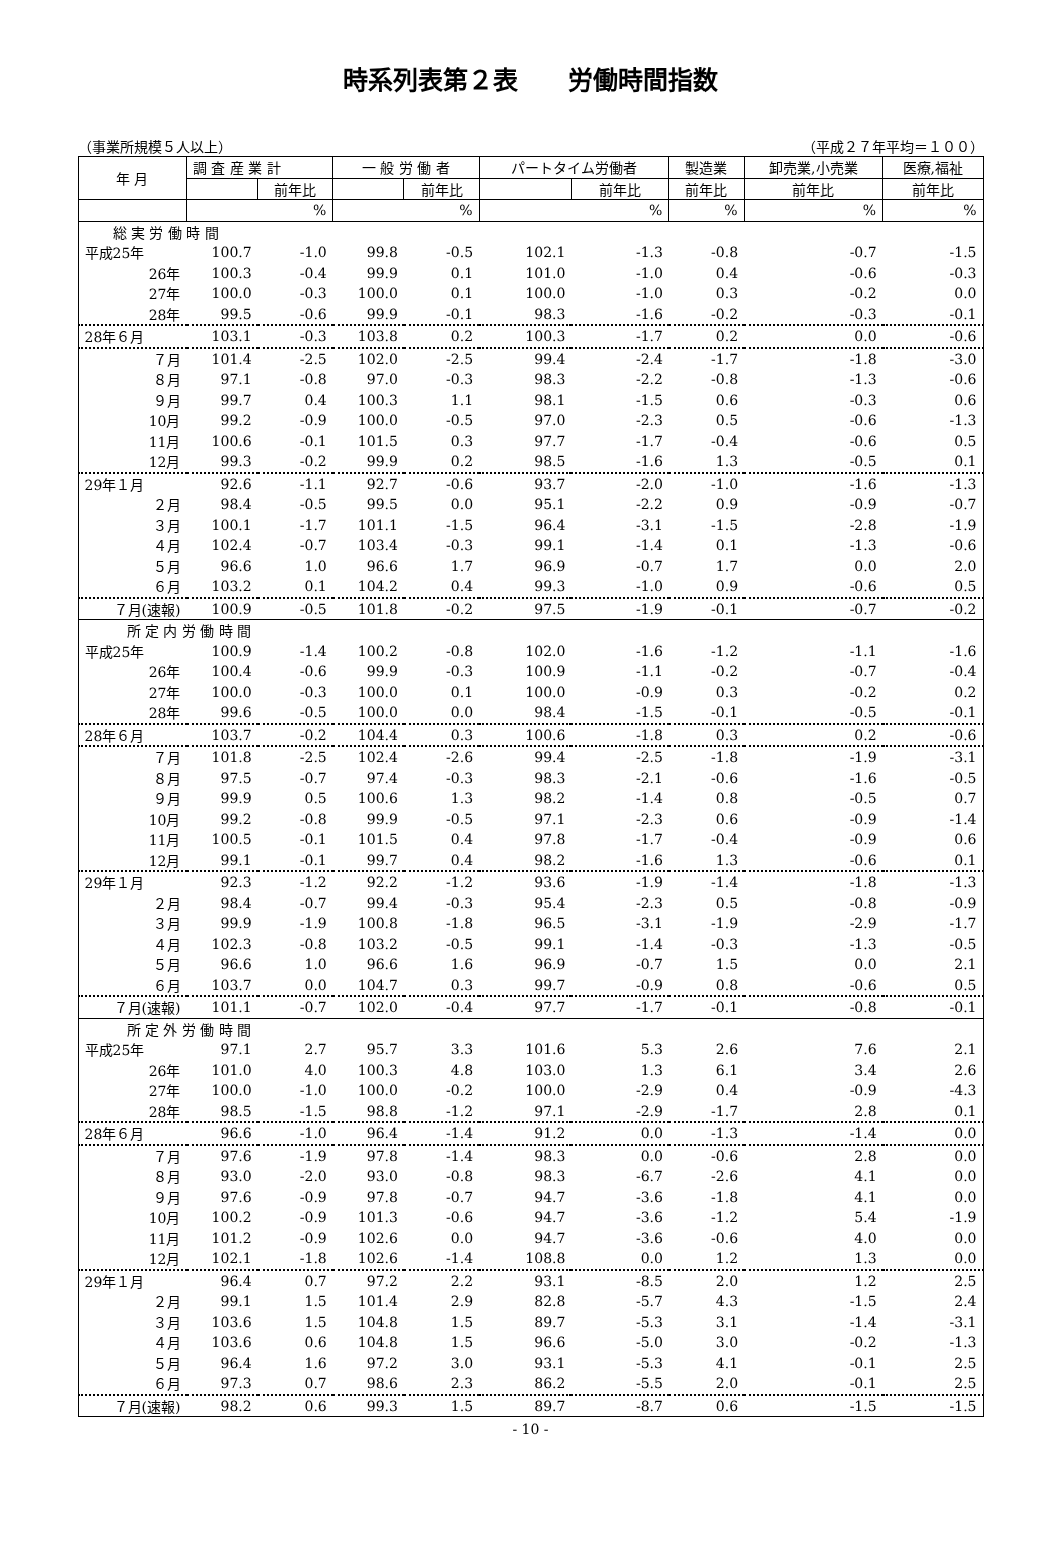時系列表第２表　　労働時間指数
（事業所規模５人以上） （平成２７年平均＝１００）
| 年 月 | 調 査 産 業 計 | | 一 般 労 働 者 | | パートタイム労働者 | | 製造業 | 卸売業,小売業 | 医療,福祉 |
| --- | --- | --- | --- | --- | --- | --- | --- | --- | --- |
| | | 前年比 | | 前年比 | | 前年比 | 前年比 | 前年比 | 前年比 |
| | | % | | % | | % | % | % | % |
| 総 実 労 働 時 間 | | | | | | | | | |
| 平成25年 | 100.7 | -1.0 | 99.8 | -0.5 | 102.1 | -1.3 | -0.8 | -0.7 | -1.5 |
| 26年 | 100.3 | -0.4 | 99.9 | 0.1 | 101.0 | -1.0 | 0.4 | -0.6 | -0.3 |
| 27年 | 100.0 | -0.3 | 100.0 | 0.1 | 100.0 | -1.0 | 0.3 | -0.2 | 0.0 |
| 28年 | 99.5 | -0.6 | 99.9 | -0.1 | 98.3 | -1.6 | -0.2 | -0.3 | -0.1 |
| 28年６月 | 103.1 | -0.3 | 103.8 | 0.2 | 100.3 | -1.7 | 0.2 | 0.0 | -0.6 |
| ７月 | 101.4 | -2.5 | 102.0 | -2.5 | 99.4 | -2.4 | -1.7 | -1.8 | -3.0 |
| ８月 | 97.1 | -0.8 | 97.0 | -0.3 | 98.3 | -2.2 | -0.8 | -1.3 | -0.6 |
| ９月 | 99.7 | 0.4 | 100.3 | 1.1 | 98.1 | -1.5 | 0.6 | -0.3 | 0.6 |
| 10月 | 99.2 | -0.9 | 100.0 | -0.5 | 97.0 | -2.3 | 0.5 | -0.6 | -1.3 |
| 11月 | 100.6 | -0.1 | 101.5 | 0.3 | 97.7 | -1.7 | -0.4 | -0.6 | 0.5 |
| 12月 | 99.3 | -0.2 | 99.9 | 0.2 | 98.5 | -1.6 | 1.3 | -0.5 | 0.1 |
| 29年１月 | 92.6 | -1.1 | 92.7 | -0.6 | 93.7 | -2.0 | -1.0 | -1.6 | -1.3 |
| ２月 | 98.4 | -0.5 | 99.5 | 0.0 | 95.1 | -2.2 | 0.9 | -0.9 | -0.7 |
| ３月 | 100.1 | -1.7 | 101.1 | -1.5 | 96.4 | -3.1 | -1.5 | -2.8 | -1.9 |
| ４月 | 102.4 | -0.7 | 103.4 | -0.3 | 99.1 | -1.4 | 0.1 | -1.3 | -0.6 |
| ５月 | 96.6 | 1.0 | 96.6 | 1.7 | 96.9 | -0.7 | 1.7 | 0.0 | 2.0 |
| ６月 | 103.2 | 0.1 | 104.2 | 0.4 | 99.3 | -1.0 | 0.9 | -0.6 | 0.5 |
| ７月(速報) | 100.9 | -0.5 | 101.8 | -0.2 | 97.5 | -1.9 | -0.1 | -0.7 | -0.2 |
| 所 定 内 労 働 時 間 | | | | | | | | | |
| 平成25年 | 100.9 | -1.4 | 100.2 | -0.8 | 102.0 | -1.6 | -1.2 | -1.1 | -1.6 |
| 26年 | 100.4 | -0.6 | 99.9 | -0.3 | 100.9 | -1.1 | -0.2 | -0.7 | -0.4 |
| 27年 | 100.0 | -0.3 | 100.0 | 0.1 | 100.0 | -0.9 | 0.3 | -0.2 | 0.2 |
| 28年 | 99.6 | -0.5 | 100.0 | 0.0 | 98.4 | -1.5 | -0.1 | -0.5 | -0.1 |
| 28年６月 | 103.7 | -0.2 | 104.4 | 0.3 | 100.6 | -1.8 | 0.3 | 0.2 | -0.6 |
| ７月 | 101.8 | -2.5 | 102.4 | -2.6 | 99.4 | -2.5 | -1.8 | -1.9 | -3.1 |
| ８月 | 97.5 | -0.7 | 97.4 | -0.3 | 98.3 | -2.1 | -0.6 | -1.6 | -0.5 |
| ９月 | 99.9 | 0.5 | 100.6 | 1.3 | 98.2 | -1.4 | 0.8 | -0.5 | 0.7 |
| 10月 | 99.2 | -0.8 | 99.9 | -0.5 | 97.1 | -2.3 | 0.6 | -0.9 | -1.4 |
| 11月 | 100.5 | -0.1 | 101.5 | 0.4 | 97.8 | -1.7 | -0.4 | -0.9 | 0.6 |
| 12月 | 99.1 | -0.1 | 99.7 | 0.4 | 98.2 | -1.6 | 1.3 | -0.6 | 0.1 |
| 29年１月 | 92.3 | -1.2 | 92.2 | -1.2 | 93.6 | -1.9 | -1.4 | -1.8 | -1.3 |
| ２月 | 98.4 | -0.7 | 99.4 | -0.3 | 95.4 | -2.3 | 0.5 | -0.8 | -0.9 |
| ３月 | 99.9 | -1.9 | 100.8 | -1.8 | 96.5 | -3.1 | -1.9 | -2.9 | -1.7 |
| ４月 | 102.3 | -0.8 | 103.2 | -0.5 | 99.1 | -1.4 | -0.3 | -1.3 | -0.5 |
| ５月 | 96.6 | 1.0 | 96.6 | 1.6 | 96.9 | -0.7 | 1.5 | 0.0 | 2.1 |
| ６月 | 103.7 | 0.0 | 104.7 | 0.3 | 99.7 | -0.9 | 0.8 | -0.6 | 0.5 |
| ７月(速報) | 101.1 | -0.7 | 102.0 | -0.4 | 97.7 | -1.7 | -0.1 | -0.8 | -0.1 |
| 所 定 外 労 働 時 間 | | | | | | | | | |
| 平成25年 | 97.1 | 2.7 | 95.7 | 3.3 | 101.6 | 5.3 | 2.6 | 7.6 | 2.1 |
| 26年 | 101.0 | 4.0 | 100.3 | 4.8 | 103.0 | 1.3 | 6.1 | 3.4 | 2.6 |
| 27年 | 100.0 | -1.0 | 100.0 | -0.2 | 100.0 | -2.9 | 0.4 | -0.9 | -4.3 |
| 28年 | 98.5 | -1.5 | 98.8 | -1.2 | 97.1 | -2.9 | -1.7 | 2.8 | 0.1 |
| 28年６月 | 96.6 | -1.0 | 96.4 | -1.4 | 91.2 | 0.0 | -1.3 | -1.4 | 0.0 |
| ７月 | 97.6 | -1.9 | 97.8 | -1.4 | 98.3 | 0.0 | -0.6 | 2.8 | 0.0 |
| ８月 | 93.0 | -2.0 | 93.0 | -0.8 | 98.3 | -6.7 | -2.6 | 4.1 | 0.0 |
| ９月 | 97.6 | -0.9 | 97.8 | -0.7 | 94.7 | -3.6 | -1.8 | 4.1 | 0.0 |
| 10月 | 100.2 | -0.9 | 101.3 | -0.6 | 94.7 | -3.6 | -1.2 | 5.4 | -1.9 |
| 11月 | 101.2 | -0.9 | 102.6 | 0.0 | 94.7 | -3.6 | -0.6 | 4.0 | 0.0 |
| 12月 | 102.1 | -1.8 | 102.6 | -1.4 | 108.8 | 0.0 | 1.2 | 1.3 | 0.0 |
| 29年１月 | 96.4 | 0.7 | 97.2 | 2.2 | 93.1 | -8.5 | 2.0 | 1.2 | 2.5 |
| ２月 | 99.1 | 1.5 | 101.4 | 2.9 | 82.8 | -5.7 | 4.3 | -1.5 | 2.4 |
| ３月 | 103.6 | 1.5 | 104.8 | 1.5 | 89.7 | -5.3 | 3.1 | -1.4 | -3.1 |
| ４月 | 103.6 | 0.6 | 104.8 | 1.5 | 96.6 | -5.0 | 3.0 | -0.2 | -1.3 |
| ５月 | 96.4 | 1.6 | 97.2 | 3.0 | 93.1 | -5.3 | 4.1 | -0.1 | 2.5 |
| ６月 | 97.3 | 0.7 | 98.6 | 2.3 | 86.2 | -5.5 | 2.0 | -0.1 | 2.5 |
| ７月(速報) | 98.2 | 0.6 | 99.3 | 1.5 | 89.7 | -8.7 | 0.6 | -1.5 | -1.5 |
- 10 -